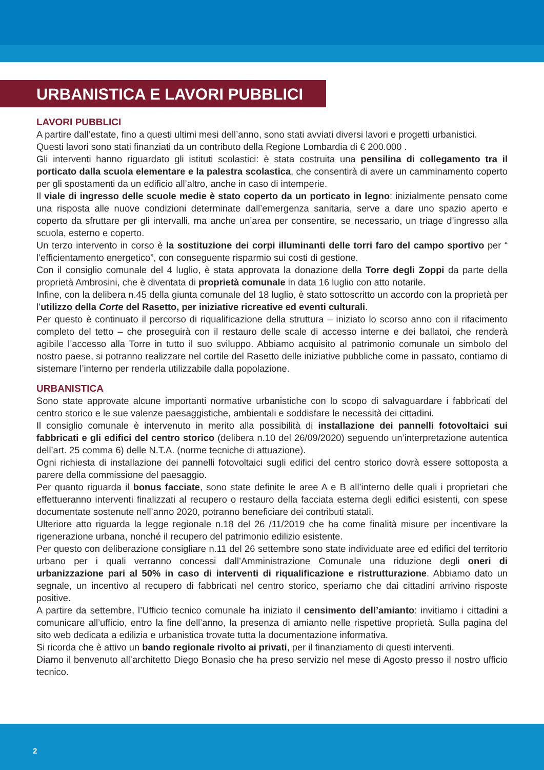URBANISTICA E LAVORI PUBBLICI
LAVORI PUBBLICI
A partire dall’estate, fino a questi ultimi mesi dell’anno, sono stati avviati diversi lavori e progetti urbanistici.
Questi lavori sono stati finanziati da un contributo della Regione Lombardia di € 200.000 .
Gli interventi hanno riguardato gli istituti scolastici: è stata costruita una pensilina di collegamento tra il porticato dalla scuola elementare e la palestra scolastica, che consentirà di avere un camminamento coperto per gli spostamenti da un edificio all’altro, anche in caso di intemperie.
Il viale di ingresso delle scuole medie è stato coperto da un porticato in legno: inizialmente pensato come una risposta alle nuove condizioni determinate dall’emergenza sanitaria, serve a dare uno spazio aperto e coperto da sfruttare per gli intervalli, ma anche un’area per consentire, se necessario, un triage d’ingresso alla scuola, esterno e coperto.
Un terzo intervento in corso è la sostituzione dei corpi illuminanti delle torri faro del campo sportivo per “ l’efficientamento energetico”, con conseguente risparmio sui costi di gestione.
Con il consiglio comunale del 4 luglio, è stata approvata la donazione della Torre degli Zoppi da parte della proprietà Ambrosini, che è diventata di proprietà comunale in data 16 luglio con atto notarile.
Infine, con la delibera n.45 della giunta comunale del 18 luglio, è stato sottoscritto un accordo con la proprietà per l’utilizzo della Corte del Rasetto, per iniziative ricreative ed eventi culturali.
Per questo è continuato il percorso di riqualificazione della struttura – iniziato lo scorso anno con il rifacimento completo del tetto – che proseguirà con il restauro delle scale di accesso interne e dei ballatoi, che renderà agibile l’accesso alla Torre in tutto il suo sviluppo. Abbiamo acquisito al patrimonio comunale un simbolo del nostro paese, si potranno realizzare nel cortile del Rasetto delle iniziative pubbliche come in passato, contiamo di sistemare l’interno per renderla utilizzabile dalla popolazione.
URBANISTICA
Sono state approvate alcune importanti normative urbanistiche con lo scopo di salvaguardare i fabbricati del centro storico e le sue valenze paesaggistiche, ambientali e soddisfare le necessità dei cittadini.
Il consiglio comunale è intervenuto in merito alla possibilità di installazione dei pannelli fotovoltaici sui fabbricati e gli edifici del centro storico (delibera n.10 del 26/09/2020) seguendo un’interpretazione autentica dell’art. 25 comma 6) delle N.T.A. (norme tecniche di attuazione).
Ogni richiesta di installazione dei pannelli fotovoltaici sugli edifici del centro storico dovrà essere sottoposta a parere della commissione del paesaggio.
Per quanto riguarda il bonus facciate, sono state definite le aree A e B all’interno delle quali i proprietari che effettueranno interventi finalizzati al recupero o restauro della facciata esterna degli edifici esistenti, con spese documentate sostenute nell’anno 2020, potranno beneficiare dei contributi statali.
Ulteriore atto riguarda la legge regionale n.18 del 26 /11/2019 che ha come finalità misure per incentivare la rigenerazione urbana, nonché il recupero del patrimonio edilizio esistente.
Per questo con deliberazione consigliare n.11 del 26 settembre sono state individuate aree ed edifici del territorio urbano per i quali verranno concessi dall’Amministrazione Comunale una riduzione degli oneri di urbanizzazione pari al 50% in caso di interventi di riqualificazione e ristrutturazione. Abbiamo dato un segnale, un incentivo al recupero di fabbricati nel centro storico, speriamo che dai cittadini arrivino risposte positive.
A partire da settembre, l’Ufficio tecnico comunale ha iniziato il censimento dell’amianto: invitiamo i cittadini a comunicare all’ufficio, entro la fine dell’anno, la presenza di amianto nelle rispettive proprietà. Sulla pagina del sito web dedicata a edilizia e urbanistica trovate tutta la documentazione informativa.
Si ricorda che è attivo un bando regionale rivolto ai privati, per il finanziamento di questi interventi.
Diamo il benvenuto all’architetto Diego Bonasio che ha preso servizio nel mese di Agosto presso il nostro ufficio tecnico.
2